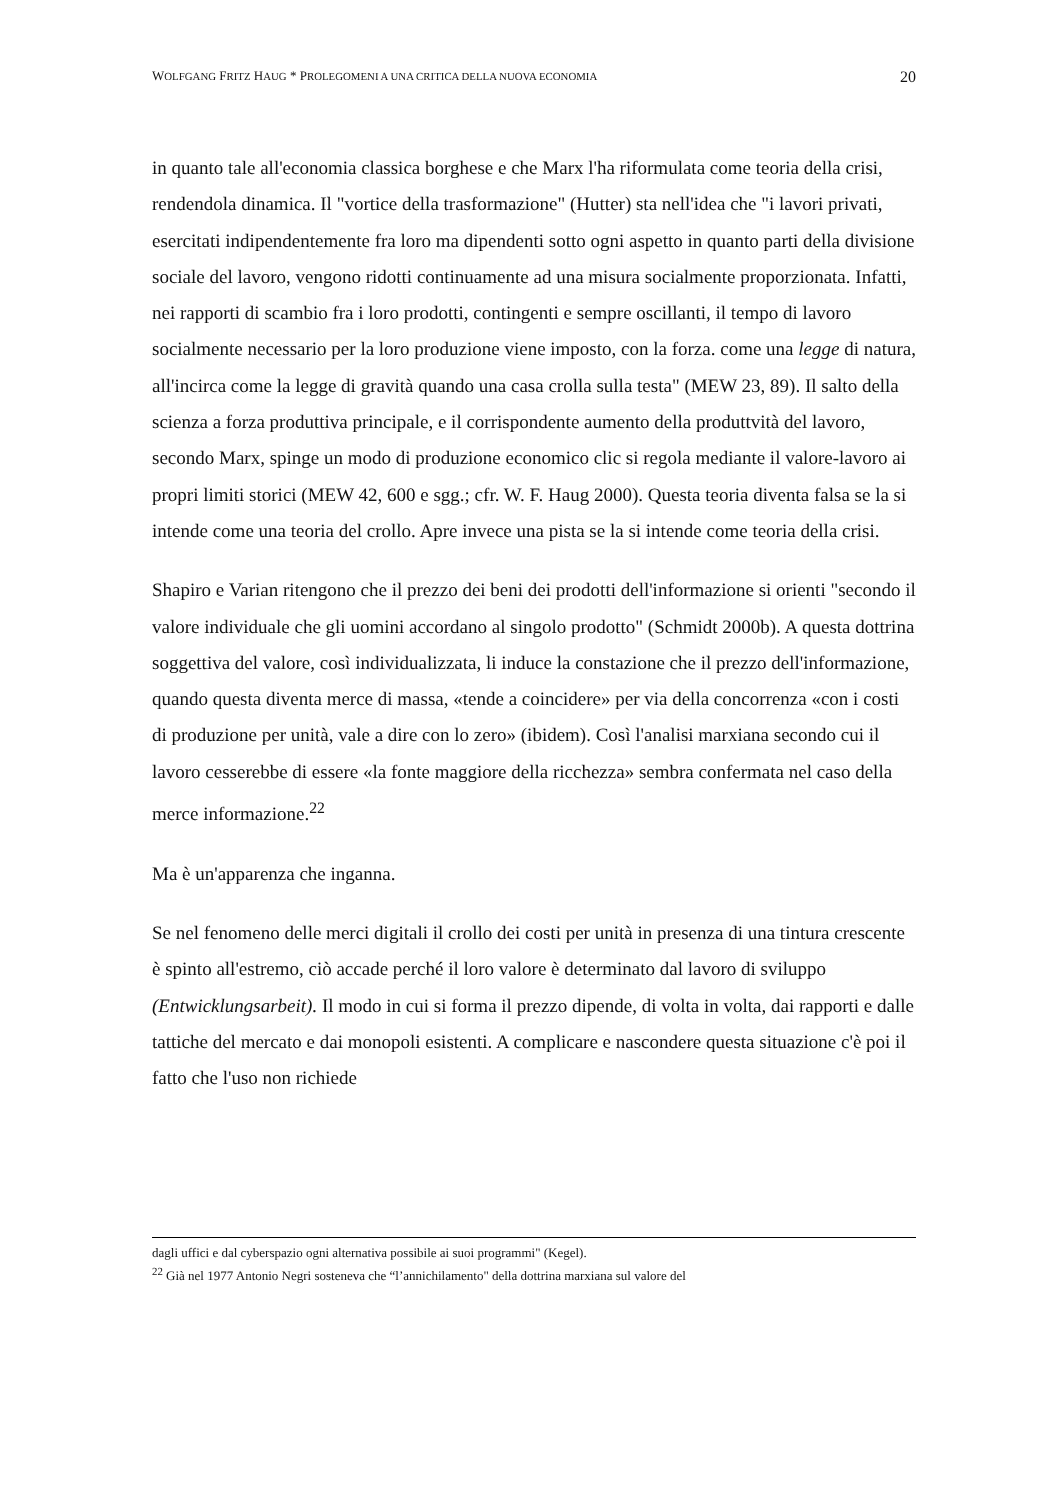WOLFGANG FRITZ HAUG * PROLEGOMENI A UNA CRITICA DELLA NUOVA ECONOMIA 20
in quanto tale all'economia classica borghese e che Marx l'ha riformulata come teoria della crisi, rendendola dinamica. Il "vortice della trasformazione" (Hutter) sta nell'idea che "i lavori privati, esercitati indipendentemente fra loro ma dipendenti sotto ogni aspetto in quanto parti della divisione sociale del lavoro, vengono ridotti continuamente ad una misura socialmente proporzionata. Infatti, nei rapporti di scambio fra i loro prodotti, contingenti e sempre oscillanti, il tempo di lavoro socialmente necessario per la loro produzione viene imposto, con la forza. come una legge di natura, all'incirca come la legge di gravità quando una casa crolla sulla testa" (MEW 23, 89). Il salto della scienza a forza produttiva principale, e il corrispondente aumento della produttvità del lavoro, secondo Marx, spinge un modo di produzione economico clic si regola mediante il valore-lavoro ai propri limiti storici (MEW 42, 600 e sgg.; cfr. W. F. Haug 2000). Questa teoria diventa falsa se la si intende come una teoria del crollo. Apre invece una pista se la si intende come teoria della crisi.
Shapiro e Varian ritengono che il prezzo dei beni dei prodotti dell'informazione si orienti "secondo il valore individuale che gli uomini accordano al singolo prodotto" (Schmidt 2000b). A questa dottrina soggettiva del valore, così individualizzata, li induce la constazione che il prezzo dell'informazione, quando questa diventa merce di massa, «tende a coincidere» per via della concorrenza «con i costi di produzione per unità, vale a dire con lo zero» (ibidem). Così l'analisi marxiana secondo cui il lavoro cesserebbe di essere «la fonte maggiore della ricchezza» sembra confermata nel caso della merce informazione.<sup>22</sup>
Ma è un'apparenza che inganna.
Se nel fenomeno delle merci digitali il crollo dei costi per unità in presenza di una tintura crescente è spinto all'estremo, ciò accade perché il loro valore è determinato dal lavoro di sviluppo (Entwicklungsarbeit). Il modo in cui si forma il prezzo dipende, di volta in volta, dai rapporti e dalle tattiche del mercato e dai monopoli esistenti. A complicare e nascondere questa situazione c'è poi il fatto che l'uso non richiede
dagli uffici e dal cyberspazio ogni alternativa possibile ai suoi programmi" (Kegel).
<sup>22</sup> Già nel 1977 Antonio Negri sosteneva che “l’annichilamento" della dottrina marxiana sul valore del